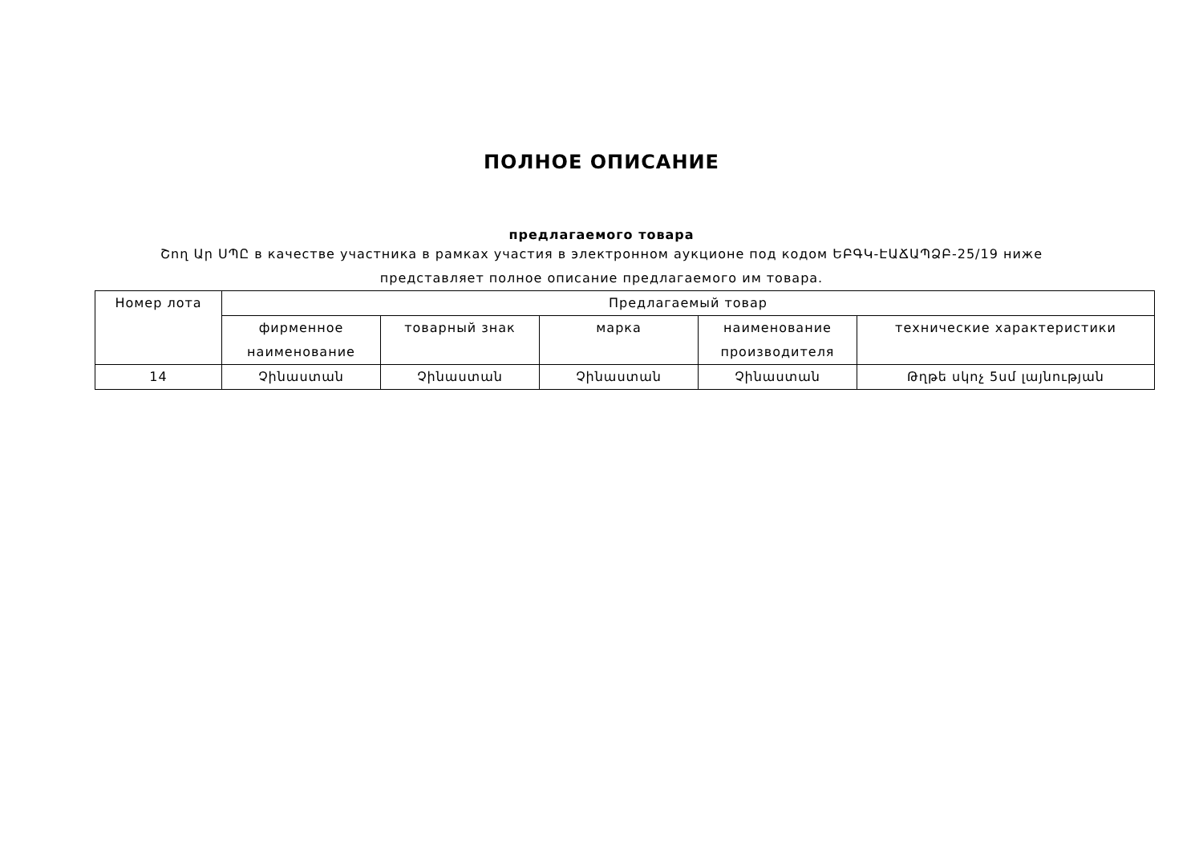ПОЛНОЕ ОПИСАНИЕ
предлагаемого товара
Շող Ար ՍՊԸ в качестве участника в рамках участия в электронном аукционе под кодом ԵԲԳԿ-ԷԱՃԱՊՁԲ-25/19 ниже представляет полное описание предлагаемого им товара.
| Номер лота | Предлагаемый товар | | | | |
| --- | --- | --- | --- | --- | --- |
| | фирменное наименование | товарный знак | марка | наименование производителя | технические характеристики |
| 14 | Չինաստան | Չինաստան | Չինաստան | Չինաստան | Թղթե սկոչ 5սմ լայնության |